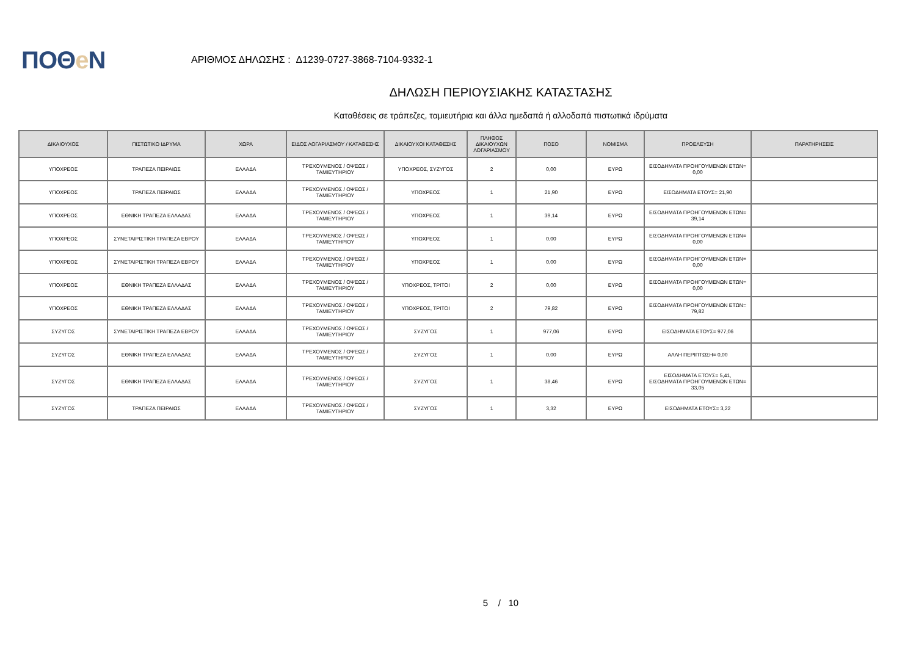ΠΟΘe Ν
ΑΡΙΘΜΟΣ ΔΗΛΩΣΗΣ : Δ1239-0727-3868-7104-9332-1
ΔΗΛΩΣΗ ΠΕΡΙΟΥΣΙΑΚΗΣ ΚΑΤΑΣΤΑΣΗΣ
Καταθέσεις σε τράπεζες, ταμιευτήρια και άλλα ημεδαπά ή αλλοδαπά πιστωτικά ιδρύματα
| ΔΙΚΑΙΟΥΧΟΣ | ΠΙΣΤΩΤΙΚΟ ΙΔΡΥΜΑ | ΧΩΡΑ | ΕΙΔΟΣ ΛΟΓΑΡΙΑΣΜΟΥ / ΚΑΤΑΘΕΣΗΣ | ΔΙΚΑΙΟΥΧΟΙ ΚΑΤΑΘΕΣΗΣ | ΠΛΗΘΟΣ ΔΙΚΑΙΟΥΧΩΝ ΛΟΓΑΡΙΑΣΜΟΥ | ΠΟΣΟ | ΝΟΜΙΣΜΑ | ΠΡΟΕΛΕΥΣΗ | ΠΑΡΑΤΗΡΗΣΕΙΣ |
| --- | --- | --- | --- | --- | --- | --- | --- | --- | --- |
| ΥΠΟΧΡΕΟΣ | ΤΡΑΠΕΖΑ ΠΕΙΡΑΙΩΣ | ΕΛΛΑΔΑ | ΤΡΕΧΟΥΜΕΝΟΣ / ΟΨΕΩΣ / ΤΑΜΙΕΥΤΗΡΙΟΥ | ΥΠΟΧΡΕΟΣ, ΣΥΖΥΓΟΣ | 2 | 0,00 | ΕΥΡΩ | ΕΙΣΟΔΗΜΑΤΑ ΠΡΟΗΓΟΥΜΕΝΩΝ ΕΤΩΝ= 0,00 | |
| ΥΠΟΧΡΕΟΣ | ΤΡΑΠΕΖΑ ΠΕΙΡΑΙΩΣ | ΕΛΛΑΔΑ | ΤΡΕΧΟΥΜΕΝΟΣ / ΟΨΕΩΣ / ΤΑΜΙΕΥΤΗΡΙΟΥ | ΥΠΟΧΡΕΟΣ | 1 | 21,90 | ΕΥΡΩ | ΕΙΣΟΔΗΜΑΤΑ ΕΤΟΥΣ= 21,90 | |
| ΥΠΟΧΡΕΟΣ | ΕΘΝΙΚΗ ΤΡΑΠΕΖΑ ΕΛΛΑΔΑΣ | ΕΛΛΑΔΑ | ΤΡΕΧΟΥΜΕΝΟΣ / ΟΨΕΩΣ / ΤΑΜΙΕΥΤΗΡΙΟΥ | ΥΠΟΧΡΕΟΣ | 1 | 39,14 | ΕΥΡΩ | ΕΙΣΟΔΗΜΑΤΑ ΠΡΟΗΓΟΥΜΕΝΩΝ ΕΤΩΝ= 39,14 | |
| ΥΠΟΧΡΕΟΣ | ΣΥΝΕΤΑΙΡΙΣΤΙΚΗ ΤΡΑΠΕΖΑ ΕΒΡΟΥ | ΕΛΛΑΔΑ | ΤΡΕΧΟΥΜΕΝΟΣ / ΟΨΕΩΣ / ΤΑΜΙΕΥΤΗΡΙΟΥ | ΥΠΟΧΡΕΟΣ | 1 | 0,00 | ΕΥΡΩ | ΕΙΣΟΔΗΜΑΤΑ ΠΡΟΗΓΟΥΜΕΝΩΝ ΕΤΩΝ= 0,00 | |
| ΥΠΟΧΡΕΟΣ | ΣΥΝΕΤΑΙΡΙΣΤΙΚΗ ΤΡΑΠΕΖΑ ΕΒΡΟΥ | ΕΛΛΑΔΑ | ΤΡΕΧΟΥΜΕΝΟΣ / ΟΨΕΩΣ / ΤΑΜΙΕΥΤΗΡΙΟΥ | ΥΠΟΧΡΕΟΣ | 1 | 0,00 | ΕΥΡΩ | ΕΙΣΟΔΗΜΑΤΑ ΠΡΟΗΓΟΥΜΕΝΩΝ ΕΤΩΝ= 0,00 | |
| ΥΠΟΧΡΕΟΣ | ΕΘΝΙΚΗ ΤΡΑΠΕΖΑ ΕΛΛΑΔΑΣ | ΕΛΛΑΔΑ | ΤΡΕΧΟΥΜΕΝΟΣ / ΟΨΕΩΣ / ΤΑΜΙΕΥΤΗΡΙΟΥ | ΥΠΟΧΡΕΟΣ, ΤΡΙΤΟΙ | 2 | 0,00 | ΕΥΡΩ | ΕΙΣΟΔΗΜΑΤΑ ΠΡΟΗΓΟΥΜΕΝΩΝ ΕΤΩΝ= 0,00 | |
| ΥΠΟΧΡΕΟΣ | ΕΘΝΙΚΗ ΤΡΑΠΕΖΑ ΕΛΛΑΔΑΣ | ΕΛΛΑΔΑ | ΤΡΕΧΟΥΜΕΝΟΣ / ΟΨΕΩΣ / ΤΑΜΙΕΥΤΗΡΙΟΥ | ΥΠΟΧΡΕΟΣ, ΤΡΙΤΟΙ | 2 | 79,82 | ΕΥΡΩ | ΕΙΣΟΔΗΜΑΤΑ ΠΡΟΗΓΟΥΜΕΝΩΝ ΕΤΩΝ= 79,82 | |
| ΣΥΖΥΓΟΣ | ΣΥΝΕΤΑΙΡΙΣΤΙΚΗ ΤΡΑΠΕΖΑ ΕΒΡΟΥ | ΕΛΛΑΔΑ | ΤΡΕΧΟΥΜΕΝΟΣ / ΟΨΕΩΣ / ΤΑΜΙΕΥΤΗΡΙΟΥ | ΣΥΖΥΓΟΣ | 1 | 977,06 | ΕΥΡΩ | ΕΙΣΟΔΗΜΑΤΑ ΕΤΟΥΣ= 977,06 | |
| ΣΥΖΥΓΟΣ | ΕΘΝΙΚΗ ΤΡΑΠΕΖΑ ΕΛΛΑΔΑΣ | ΕΛΛΑΔΑ | ΤΡΕΧΟΥΜΕΝΟΣ / ΟΨΕΩΣ / ΤΑΜΙΕΥΤΗΡΙΟΥ | ΣΥΖΥΓΟΣ | 1 | 0,00 | ΕΥΡΩ | ΑΛΛΗ ΠΕΡΙΠΤΩΣΗ= 0,00 | |
| ΣΥΖΥΓΟΣ | ΕΘΝΙΚΗ ΤΡΑΠΕΖΑ ΕΛΛΑΔΑΣ | ΕΛΛΑΔΑ | ΤΡΕΧΟΥΜΕΝΟΣ / ΟΨΕΩΣ / ΤΑΜΙΕΥΤΗΡΙΟΥ | ΣΥΖΥΓΟΣ | 1 | 38,46 | ΕΥΡΩ | ΕΙΣΟΔΗΜΑΤΑ ΕΤΟΥΣ= 5,41, ΕΙΣΟΔΗΜΑΤΑ ΠΡΟΗΓΟΥΜΕΝΩΝ ΕΤΩΝ= 33,05 | |
| ΣΥΖΥΓΟΣ | ΤΡΑΠΕΖΑ ΠΕΙΡΑΙΩΣ | ΕΛΛΑΔΑ | ΤΡΕΧΟΥΜΕΝΟΣ / ΟΨΕΩΣ / ΤΑΜΙΕΥΤΗΡΙΟΥ | ΣΥΖΥΓΟΣ | 1 | 3,32 | ΕΥΡΩ | ΕΙΣΟΔΗΜΑΤΑ ΕΤΟΥΣ= 3,22 | |
5 / 10